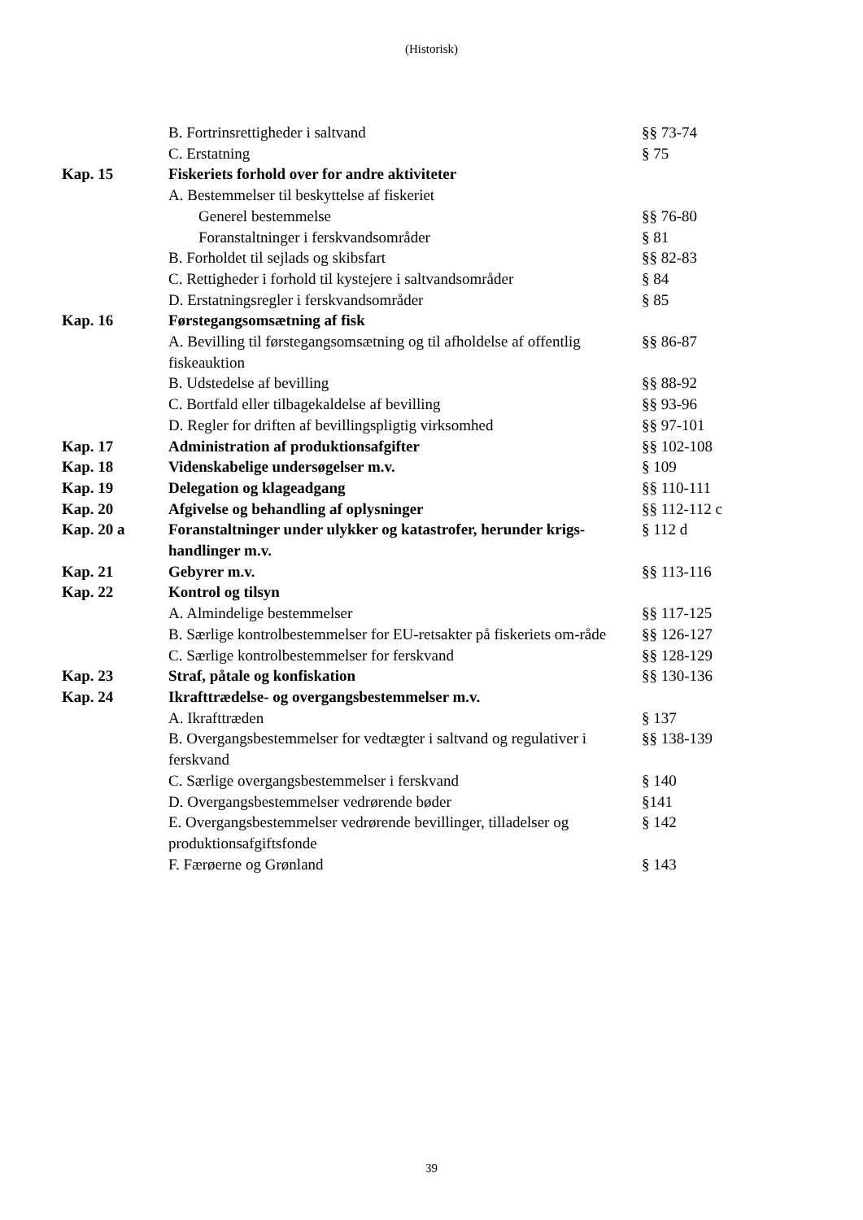(Historisk)
| | B. Fortrinsrettigheder i saltvand | §§ 73-74 |
| | C. Erstatning | § 75 |
| Kap. 15 | Fiskeriets forhold over for andre aktiviteter | |
| | A. Bestemmelser til beskyttelse af fiskeriet | |
| | Generel bestemmelse | §§ 76-80 |
| | Foranstaltninger i ferskvandsområder | § 81 |
| | B. Forholdet til sejlads og skibsfart | §§ 82-83 |
| | C. Rettigheder i forhold til kystejere i saltvandsområder | § 84 |
| | D. Erstatningsregler i ferskvandsområder | § 85 |
| Kap. 16 | Førstegangsomsætning af fisk | |
| | A. Bevilling til førstegangsomsætning og til afholdelse af offentlig fiskeauktion | §§ 86-87 |
| | B. Udstedelse af bevilling | §§ 88-92 |
| | C. Bortfald eller tilbagekaldelse af bevilling | §§ 93-96 |
| | D. Regler for driften af bevillingspligtig virksomhed | §§ 97-101 |
| Kap. 17 | Administration af produktionsafgifter | §§ 102-108 |
| Kap. 18 | Videnskabelige undersøgelser m.v. | § 109 |
| Kap. 19 | Delegation og klageadgang | §§ 110-111 |
| Kap. 20 | Afgivelse og behandling af oplysninger | §§ 112-112 c |
| Kap. 20 a | Foranstaltninger under ulykker og katastrofer, herunder krigs-handlinger m.v. | § 112 d |
| Kap. 21 | Gebyrer m.v. | §§ 113-116 |
| Kap. 22 | Kontrol og tilsyn | |
| | A. Almindelige bestemmelser | §§ 117-125 |
| | B. Særlige kontrolbestemmelser for EU-retsakter på fiskeriets om-råde | §§ 126-127 |
| | C. Særlige kontrolbestemmelser for ferskvand | §§ 128-129 |
| Kap. 23 | Straf, påtale og konfiskation | §§ 130-136 |
| Kap. 24 | Ikrafttrædelse- og overgangsbestemmelser m.v. | |
| | A. Ikrafttræden | § 137 |
| | B. Overgangsbestemmelser for vedtægter i saltvand og regulativer i ferskvand | §§ 138-139 |
| | C. Særlige overgangsbestemmelser i ferskvand | § 140 |
| | D. Overgangsbestemmelser vedrørende bøder | §141 |
| | E. Overgangsbestemmelser vedrørende bevillinger, tilladelser og produktionsafgiftsfonde | § 142 |
| | F. Færøerne og Grønland | § 143 |
39